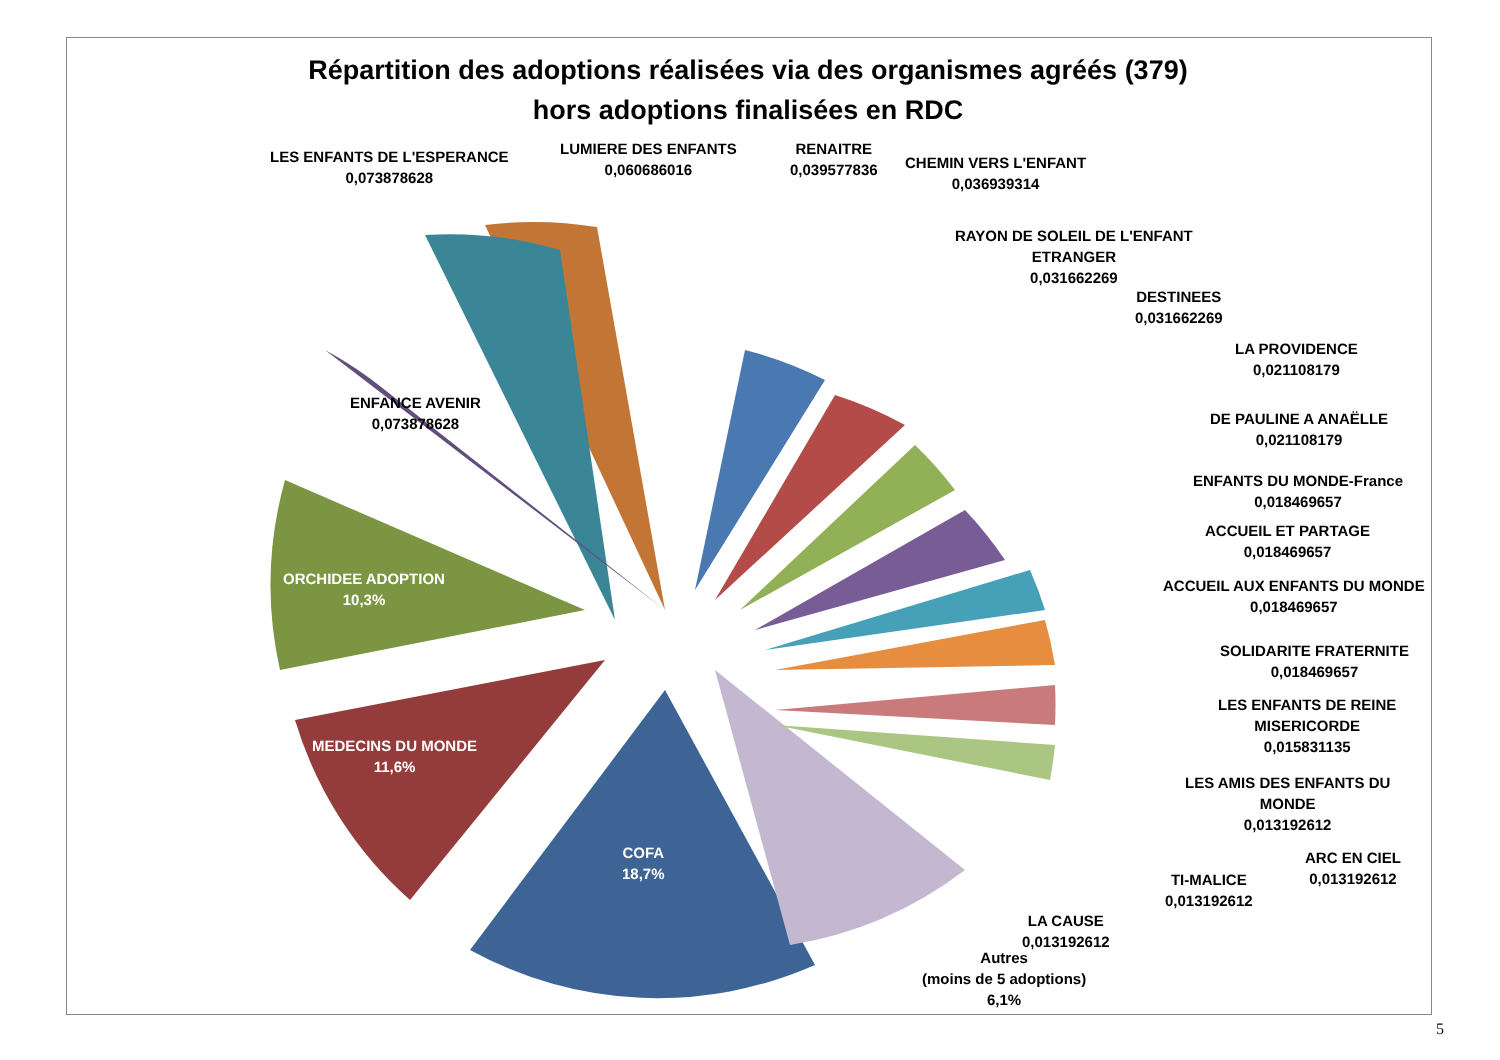Répartition des adoptions réalisées via des organismes agréés (379)
hors adoptions finalisées en RDC
LES ENFANTS DE L'ESPERANCE
0,073878628
LUMIERE DES ENFANTS
0,060686016
RENAITRE
0,039577836
CHEMIN VERS L'ENFANT
0,036939314
RAYON DE SOLEIL DE L'ENFANT
ETRANGER
0,031662269
DESTINEES
0,031662269
LA PROVIDENCE
0,021108179
DE PAULINE A ANAËLLE
0,021108179
ENFANTS DU MONDE-France
0,018469657
ACCUEIL ET PARTAGE
0,018469657
ACCUEIL AUX ENFANTS DU MONDE
0,018469657
SOLIDARITE FRATERNITE
0,018469657
LES ENFANTS DE REINE
MISERICORDE
0,015831135
LES AMIS DES ENFANTS DU
MONDE
0,013192612
ARC EN CIEL
0,013192612
TI-MALICE
0,013192612
LA CAUSE
0,013192612
Autres
(moins de 5 adoptions)
6,1%
ENFANCE AVENIR
0,073878628
ORCHIDEE ADOPTION
10,3%
MEDECINS DU MONDE
11,6%
COFA
18,7%
5